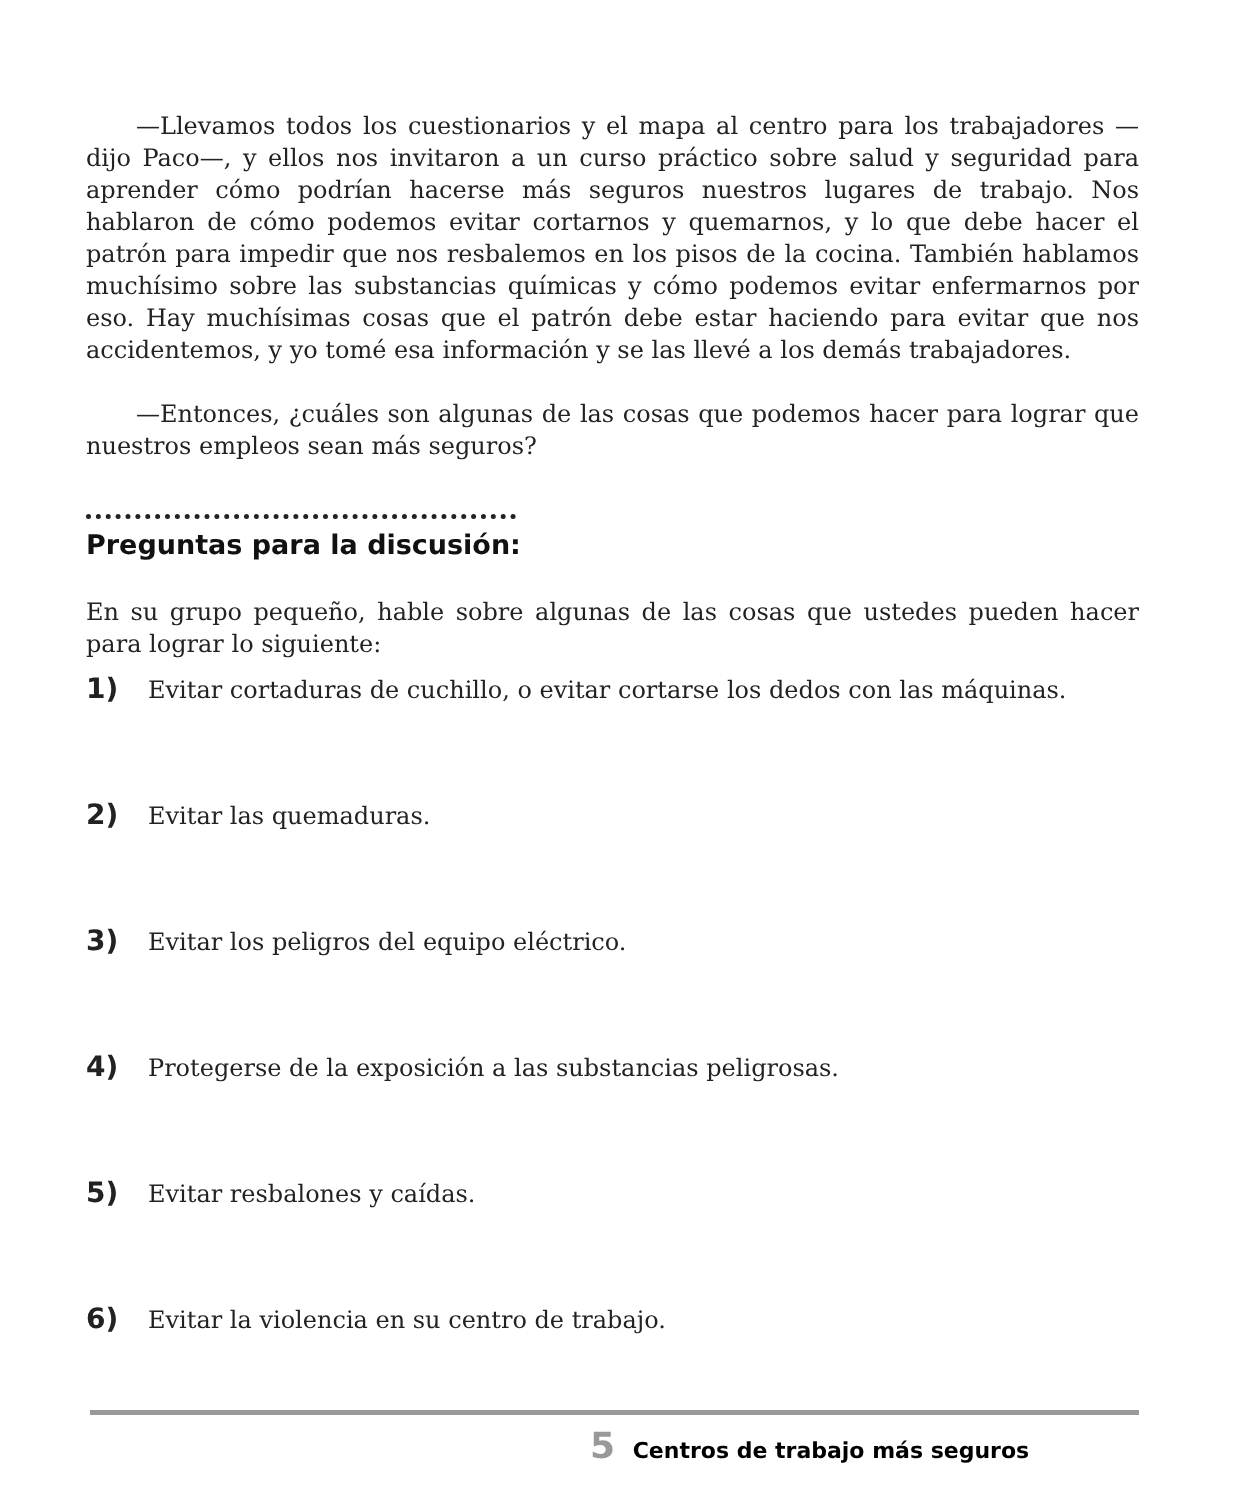—Llevamos todos los cuestionarios y el mapa al centro para los trabajadores —dijo Paco—, y ellos nos invitaron a un curso práctico sobre salud y seguridad para aprender cómo podrían hacerse más seguros nuestros lugares de trabajo. Nos hablaron de cómo podemos evitar cortarnos y quemarnos, y lo que debe hacer el patrón para impedir que nos resbalemos en los pisos de la cocina. También hablamos muchísimo sobre las substancias químicas y cómo podemos evitar enfermarnos por eso. Hay muchísimas cosas que el patrón debe estar haciendo para evitar que nos accidentemos, y yo tomé esa información y se las llevé a los demás trabajadores.
—Entonces, ¿cuáles son algunas de las cosas que podemos hacer para lograr que nuestros empleos sean más seguros?
Preguntas para la discusión:
En su grupo pequeño, hable sobre algunas de las cosas que ustedes pueden hacer para lograr lo siguiente:
1) Evitar cortaduras de cuchillo, o evitar cortarse los dedos con las máquinas.
2) Evitar las quemaduras.
3) Evitar los peligros del equipo eléctrico.
4) Protegerse de la exposición a las substancias peligrosas.
5) Evitar resbalones y caídas.
6) Evitar la violencia en su centro de trabajo.
5 Centros de trabajo más seguros